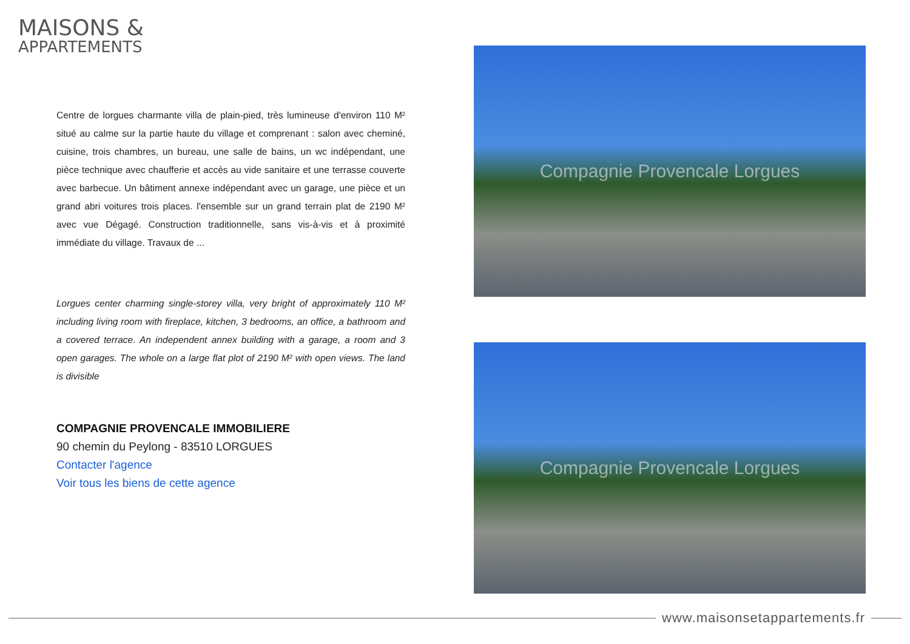MAISONS &
APPARTEMENTS
Centre de lorgues charmante villa de plain-pied, très lumineuse d'environ 110 M² situé au calme sur la partie haute du village et comprenant : salon avec cheminé, cuisine, trois chambres, un bureau, une salle de bains, un wc indépendant, une pièce technique avec chaufferie et accès au vide sanitaire et une terrasse couverte avec barbecue. Un bâtiment annexe indépendant avec un garage, une pièce et un grand abri voitures trois places. l'ensemble sur un grand terrain plat de 2190 M² avec vue Dégagé. Construction traditionnelle, sans vis-à-vis et à proximité immédiate du village. Travaux de ...
Lorgues center charming single-storey villa, very bright of approximately 110 M² including living room with fireplace, kitchen, 3 bedrooms, an office, a bathroom and a covered terrace. An independent annex building with a garage, a room and 3 open garages. The whole on a large flat plot of 2190 M² with open views. The land is divisible
COMPAGNIE PROVENCALE IMMOBILIERE
90 chemin du Peylong - 83510 LORGUES
Contacter l'agence
Voir tous les biens de cette agence
Compagnie Provencale Lorgues
Compagnie Provencale Lorgues
www.maisonsetappartements.fr